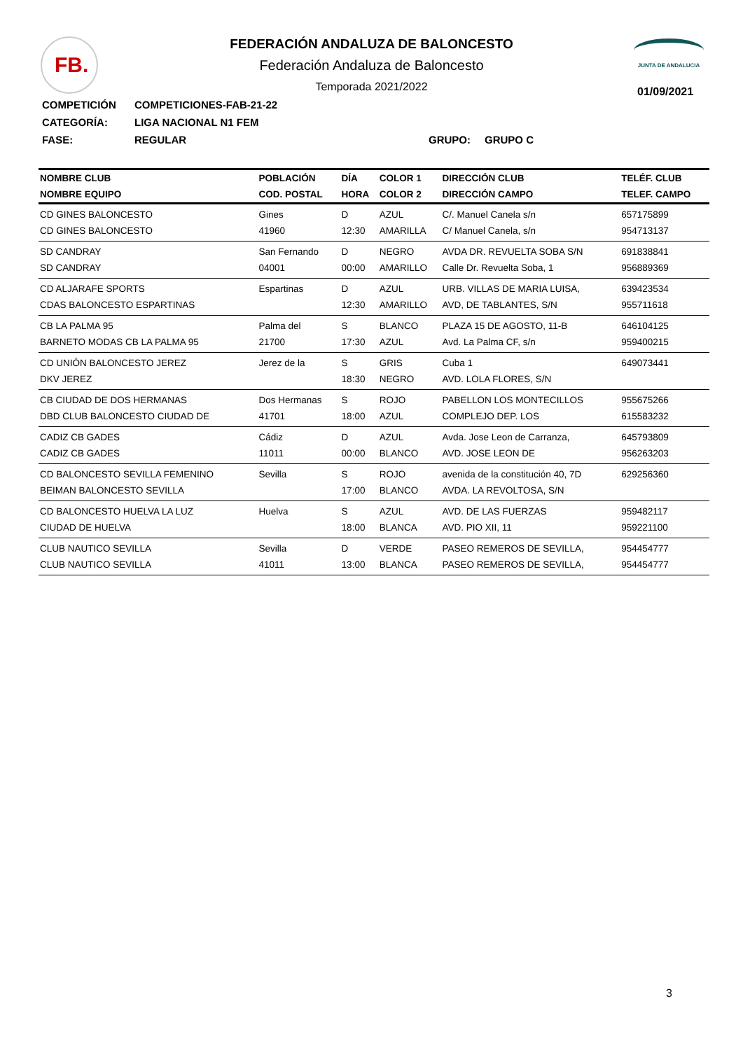FB. JUNTA DE ANDALUCIA
01/09/2021
FEDERACIÓN ANDALUZA DE BALONCESTO
Federación Andaluza de Baloncesto
Temporada 2021/2022
COMPETICIÓN COMPETICIONES-FAB-21-22
CATEGORÍA: LIGA NACIONAL N1 FEM
FASE: REGULAR GRUPO: GRUPO C
| NOMBRE CLUB | POBLACIÓN | DÍA | COLOR 1 | DIRECCIÓN CLUB | TELÉF. CLUB |
| --- | --- | --- | --- | --- | --- |
| NOMBRE EQUIPO | COD. POSTAL | HORA | COLOR 2 | DIRECCIÓN CAMPO | TELEF. CAMPO |
| CD GINES BALONCESTO | Gines | D | AZUL | C/. Manuel Canela s/n | 657175899 |
| CD GINES BALONCESTO | 41960 | 12:30 | AMARILLA | C/ Manuel Canela, s/n | 954713137 |
| SD CANDRAY | San Fernando | D | NEGRO | AVDA DR. REVUELTA SOBA S/N | 691838841 |
| SD CANDRAY | 04001 | 00:00 | AMARILLO | Calle Dr. Revuelta Soba, 1 | 956889369 |
| CD ALJARAFE SPORTS | Espartinas | D | AZUL | URB. VILLAS DE MARIA LUISA, | 639423534 |
| CDAS BALONCESTO ESPARTINAS | | 12:30 | AMARILLO | AVD, DE TABLANTES, S/N | 955711618 |
| CB LA PALMA 95 | Palma del | S | BLANCO | PLAZA 15 DE AGOSTO, 11-B | 646104125 |
| BARNETO MODAS CB LA PALMA 95 | 21700 | 17:30 | AZUL | Avd. La Palma CF, s/n | 959400215 |
| CD UNIÓN BALONCESTO JEREZ | Jerez de la | S | GRIS | Cuba 1 | 649073441 |
| DKV JEREZ | | 18:30 | NEGRO | AVD. LOLA FLORES, S/N | |
| CB CIUDAD DE DOS HERMANAS | Dos Hermanas | S | ROJO | PABELLON LOS MONTECILLOS | 955675266 |
| DBD CLUB BALONCESTO CIUDAD DE | 41701 | 18:00 | AZUL | COMPLEJO DEP. LOS | 615583232 |
| CADIZ CB GADES | Cádiz | D | AZUL | Avda. Jose Leon de Carranza, | 645793809 |
| CADIZ CB GADES | 11011 | 00:00 | BLANCO | AVD. JOSE LEON DE | 956263203 |
| CD BALONCESTO SEVILLA FEMENINO | Sevilla | S | ROJO | avenida de la constitución 40, 7D | 629256360 |
| BEIMAN BALONCESTO SEVILLA | | 17:00 | BLANCO | AVDA. LA REVOLTOSA, S/N | |
| CD BALONCESTO HUELVA LA LUZ | Huelva | S | AZUL | AVD. DE LAS FUERZAS | 959482117 |
| CIUDAD DE HUELVA | | 18:00 | BLANCA | AVD. PIO XII, 11 | 959221100 |
| CLUB NAUTICO SEVILLA | Sevilla | D | VERDE | PASEO REMEROS DE SEVILLA, | 954454777 |
| CLUB NAUTICO SEVILLA | 41011 | 13:00 | BLANCA | PASEO REMEROS DE SEVILLA, | 954454777 |
3